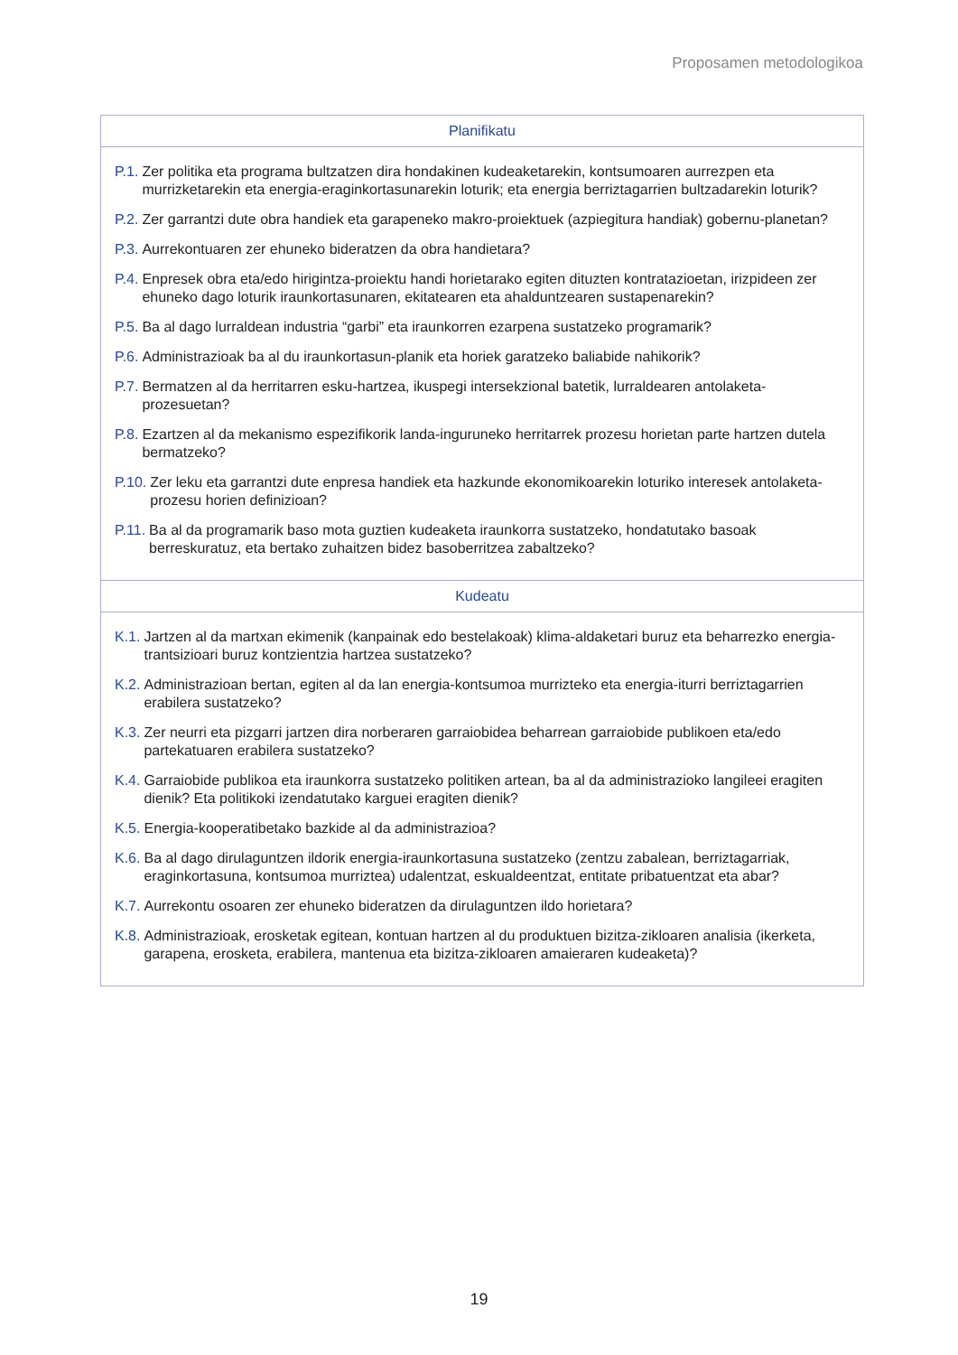Proposamen metodologikoa
| Planifikatu |
| --- |
| P.1. Zer politika eta programa bultzatzen dira hondakinen kudeaketarekin, kontsumoaren aurrezpen eta murrizketarekin eta energia-eraginkortasunarekin loturik; eta energia berriztagarrien bultzadarekin loturik? P.2. Zer garrantzi dute obra handiek eta garapeneko makro-proiektuek (azpiegitura handiak) gobernu-planetan? P.3. Aurrekontuaren zer ehuneko bideratzen da obra handietara? P.4. Enpresek obra eta/edo hirigintza-proiektu handi horietarako egiten dituzten kontratazioetan, irizpideen zer ehuneko dago loturik iraunkortasunaren, ekitatearen eta ahalduntzearen sustapenarekin? P.5. Ba al dago lurraldean industria “garbi” eta iraunkorren ezarpena sustatzeko programarik? P.6. Administrazioak ba al du iraunkortasun-planik eta horiek garatzeko baliabide nahikorik? P.7. Bermatzen al da herritarren esku-hartzea, ikuspegi intersekzional batetik, lurraldearen antolaketa-prozesuetan? P.8. Ezartzen al da mekanismo espezifikorik landa-inguruneko herritarrek prozesu horietan parte hartzen dutela bermatzeko? P.10. Zer leku eta garrantzi dute enpresa handiek eta hazkunde ekonomikoarekin loturiko interesek antolaketa-prozesu horien definizioan? P.11. Ba al da programarik baso mota guztien kudeaketa iraunkorra sustatzeko, hondatutako basoak berreskuratuz, eta bertako zuhaitzen bidez basoberritzea zabaltzeko? |
| Kudeatu |
| K.1. Jartzen al da martxan ekimenik (kanpainak edo bestelakoak) klima-aldaketari buruz eta beharrezko energia-trantsizioari buruz kontzientzia hartzea sustatzeko? K.2. Administrazioan bertan, egiten al da lan energia-kontsumoa murrizteko eta energia-iturri berriztagarrien erabilera sustatzeko? K.3. Zer neurri eta pizgarri jartzen dira norberaren garraiobidea beharrean garraiobide publikoen eta/edo partekatuaren erabilera sustatzeko? K.4. Garraiobide publikoa eta iraunkorra sustatzeko politiken artean, ba al da administrazioko langileei eragiten dienik? Eta politikoki izendatutako karguei eragiten dienik? K.5. Energia-kooperatibetako bazkide al da administrazioa? K.6. Ba al dago dirulaguntzen ildorik energia-iraunkortasuna sustatzeko (zentzu zabalean, berriztagarriak, eraginkortasuna, kontsumoa murriztea) udalentzat, eskualdeentzat, entitate pribatuentzat eta abar? K.7. Aurrekontu osoaren zer ehuneko bideratzen da dirulaguntzen ildo horietara? K.8. Administrazioak, erosketak egitean, kontuan hartzen al du produktuen bizitza-zikloaren analisia (ikerketa, garapena, erosketa, erabilera, mantenua eta bizitza-zikloaren amaieraren kudeaketa)? |
19